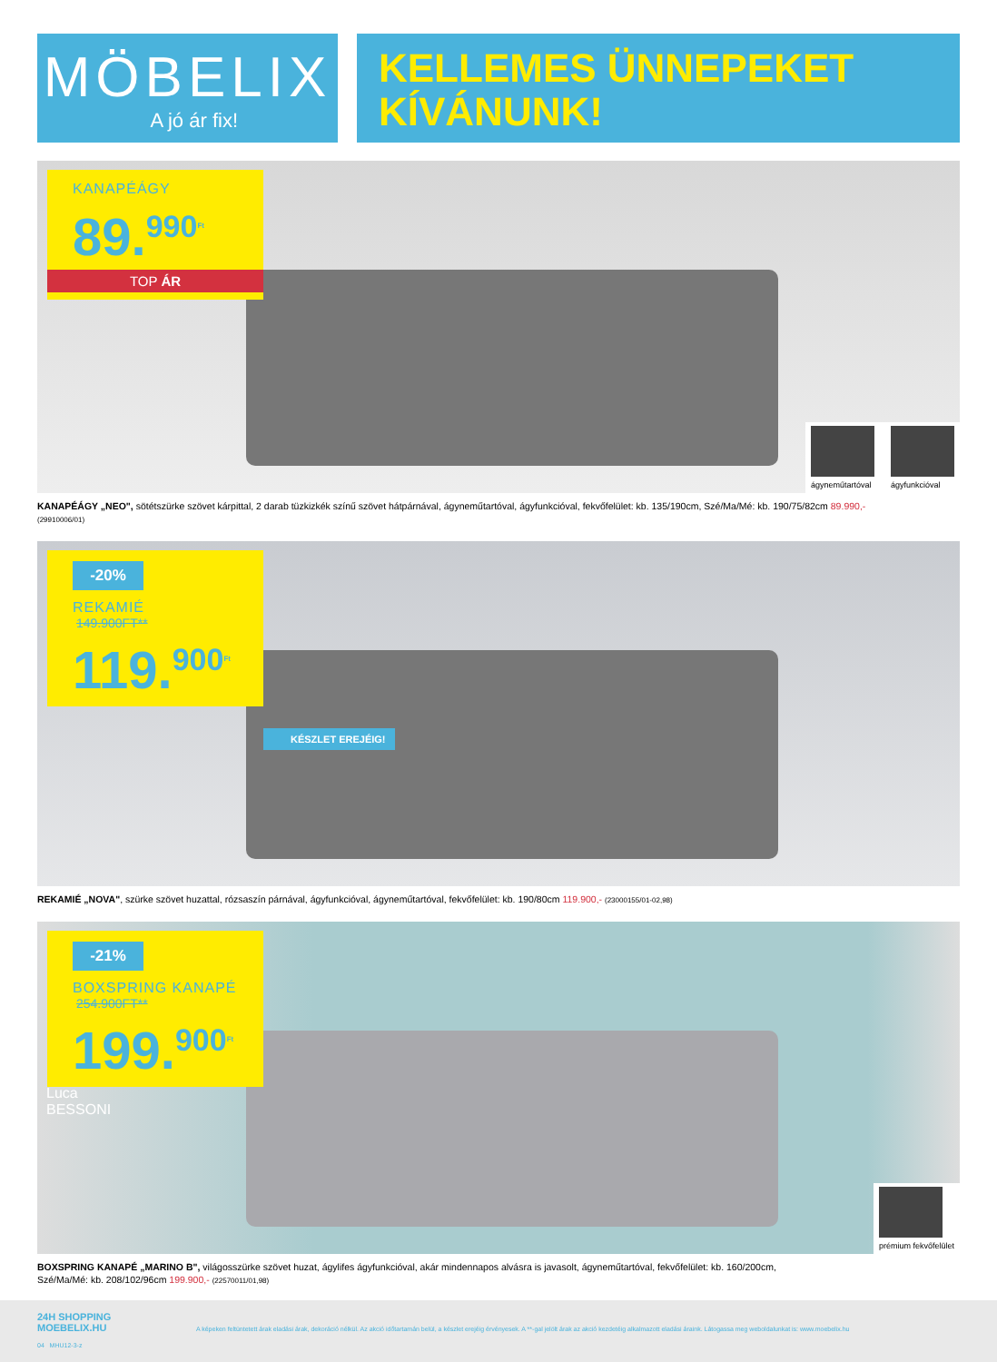MÖBELIX
A jó ár fix!
KELLEMES ÜNNEPEKET
KÍVÁNUNK!
KANAPÉÁGY
89.<sup>990</sup>Ft
TOP ÁR
ágyneműtartóval ágyfunkcióval
KANAPÉÁGY „NEO", sötétszürke szövet kárpittal, 2 darab tüzkizkék színű szövet hátpárnával, ágyneműtartóval, ágyfunkcióval, fekvőfelület: kb. 135/190cm, Szé/Ma/Mé: kb. 190/75/82cm 89.990,-
(29910006/01)
-20%
REKAMIÉ
149.900FT**
119.<sup>900</sup>Ft
KÉSZLET EREJÉIG!
REKAMIÉ „NOVA", szürke szövet huzattal, rózsaszín párnával, ágyfunkcióval, ágyneműtartóval, fekvőfelület: kb. 190/80cm 119.900,- (23000155/01-02,98)
-21%
BOXSPRING KANAPÉ
254.900FT**
199.<sup>900</sup>Ft
Luca
BESSONI
prémium fekvőfelület
BOXSPRING KANAPÉ „MARINO B", világosszürke szövet huzat, ágylifes ágyfunkcióval, akár mindennapos alvásra is javasolt, ágyneműtartóval, fekvőfelület: kb. 160/200cm,
Szé/Ma/Mé: kb. 208/102/96cm 199.900,- (22570011/01,98)
24H SHOPPING
MOEBELIX.HU
04 MHU12-3-z
A képeken feltüntetett árak eladási árak, dekoráció nélkül. Az akció időtartamán belül, a készlet erejéig érvényesek. A **-gal jelölt árak az akció kezdetéig alkalmazott eladási áraink. Látogassa meg weboldalunkat is: www.moebelix.hu